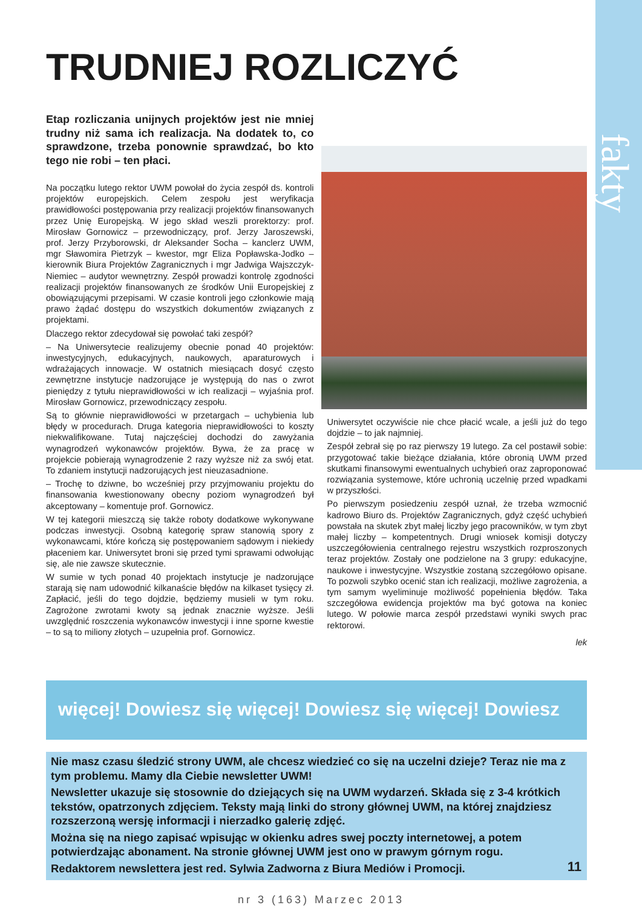fakty
TRUDNIEJ ROZLICZYĆ
Etap rozliczania unijnych projektów jest nie mniej trudny niż sama ich realizacja. Na dodatek to, co sprawdzone, trzeba ponownie sprawdzać, bo kto tego nie robi – ten płaci.
Na początku lutego rektor UWM powołał do życia zespół ds. kontroli projektów europejskich. Celem zespołu jest weryfikacja prawidłowości postępowania przy realizacji projektów finansowanych przez Unię Europejską. W jego skład weszli prorektorzy: prof. Mirosław Gornowicz – przewodniczący, prof. Jerzy Jaroszewski, prof. Jerzy Przyborowski, dr Aleksander Socha – kanclerz UWM, mgr Sławomira Pietrzyk – kwestor, mgr Eliza Popławska-Jodko – kierownik Biura Projektów Zagranicznych i mgr Jadwiga Wajszczyk-Niemiec – audytor wewnętrzny. Zespół prowadzi kontrolę zgodności realizacji projektów finansowanych ze środków Unii Europejskiej z obowiązującymi przepisami. W czasie kontroli jego członkowie mają prawo żądać dostępu do wszystkich dokumentów związanych z projektami.
Dlaczego rektor zdecydował się powołać taki zespół?
– Na Uniwersytecie realizujemy obecnie ponad 40 projektów: inwestycyjnych, edukacyjnych, naukowych, aparaturowych i wdrażających innowacje. W ostatnich miesiącach dosyć często zewnętrzne instytucje nadzorujące je występują do nas o zwrot pieniędzy z tytułu nieprawidłowości w ich realizacji – wyjaśnia prof. Mirosław Gornowicz, przewodniczący zespołu.
Są to głównie nieprawidłowości w przetargach – uchybienia lub błędy w procedurach. Druga kategoria nieprawidłowości to koszty niekwalifikowane. Tutaj najczęściej dochodzi do zawyżania wynagrodzeń wykonawców projektów. Bywa, że za pracę w projekcie pobierają wynagrodzenie 2 razy wyższe niż za swój etat. To zdaniem instytucji nadzorujących jest nieuzasadnione.
– Trochę to dziwne, bo wcześniej przy przyjmowaniu projektu do finansowania kwestionowany obecny poziom wynagrodzeń był akceptowany – komentuje prof. Gornowicz.
W tej kategorii mieszczą się także roboty dodatkowe wykonywane podczas inwestycji. Osobną kategorię spraw stanowią spory z wykonawcami, które kończą się postępowaniem sądowym i niekiedy płaceniem kar. Uniwersytet broni się przed tymi sprawami odwołując się, ale nie zawsze skutecznie.
W sumie w tych ponad 40 projektach instytucje je nadzorujące starają się nam udowodnić kilkanaście błędów na kilkaset tysięcy zł. Zapłacić, jeśli do tego dojdzie, będziemy musieli w tym roku. Zagrożone zwrotami kwoty są jednak znacznie wyższe. Jeśli uwzględnić roszczenia wykonawców inwestycji i inne sporne kwestie – to są to miliony złotych – uzupełnia prof. Gornowicz.
Uniwersytet oczywiście nie chce płacić wcale, a jeśli już do tego dojdzie – to jak najmniej.
Zespół zebrał się po raz pierwszy 19 lutego. Za cel postawił sobie: przygotować takie bieżące działania, które obronią UWM przed skutkami finansowymi ewentualnych uchybień oraz zaproponować rozwiązania systemowe, które uchronią uczelnię przed wpadkami w przyszłości.
Po pierwszym posiedzeniu zespół uznał, że trzeba wzmocnić kadrowo Biuro ds. Projektów Zagranicznych, gdyż część uchybień powstała na skutek zbyt małej liczby jego pracowników, w tym zbyt małej liczby – kompetentnych. Drugi wniosek komisji dotyczy uszczegółowienia centralnego rejestru wszystkich rozproszonych teraz projektów. Zostały one podzielone na 3 grupy: edukacyjne, naukowe i inwestycyjne. Wszystkie zostaną szczegółowo opisane. To pozwoli szybko ocenić stan ich realizacji, możliwe zagrożenia, a tym samym wyeliminuje możliwość popełnienia błędów. Taka szczegółowa ewidencja projektów ma być gotowa na koniec lutego. W połowie marca zespół przedstawi wyniki swych prac rektorowi.
lek
więcej! Dowiesz się więcej! Dowiesz się więcej! Dowiesz
Nie masz czasu śledzić strony UWM, ale chcesz wiedzieć co się na uczelni dzieje? Teraz nie ma z tym problemu. Mamy dla Ciebie newsletter UWM!
Newsletter ukazuje się stosownie do dziejących się na UWM wydarzeń. Składa się z 3-4 krótkich tekstów, opatrzonych zdjęciem. Teksty mają linki do strony głównej UWM, na której znajdziesz rozszerzoną wersję informacji i nierzadko galerię zdjęć.
Można się na niego zapisać wpisując w okienku adres swej poczty internetowej, a potem potwierdzając abonament. Na stronie głównej UWM jest ono w prawym górnym rogu.
Redaktorem newslettera jest red. Sylwia Zadworna z Biura Mediów i Promocji.
nr 3 (163) Marzec 2013
11